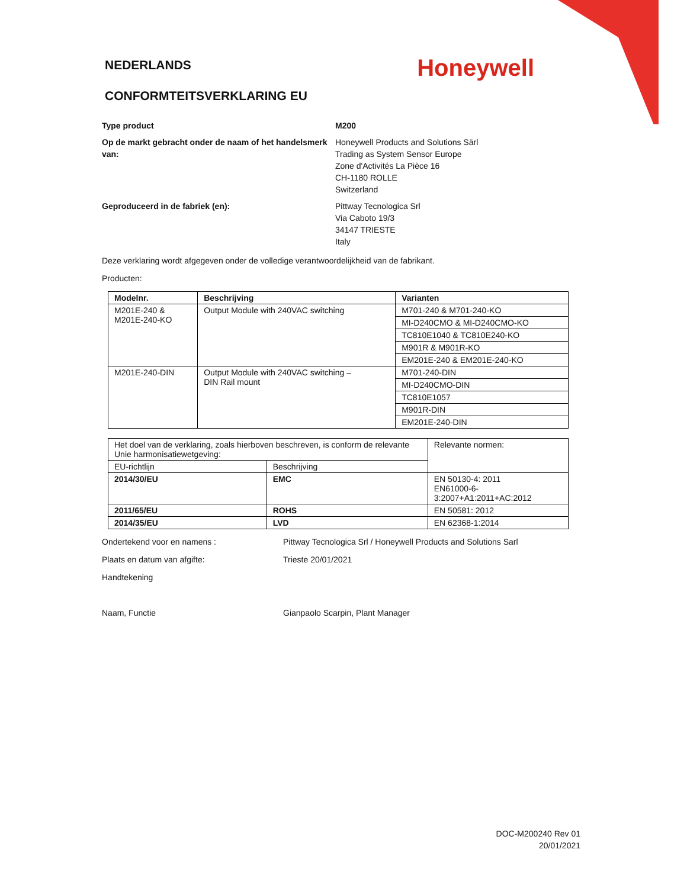Honeywell
NEDERLANDS
CONFORMTEITSVERKLARING EU
Type product M200
Op de markt gebracht onder de naam of het handelsmerk van:
Honeywell Products and Solutions Särl
Trading as System Sensor Europe
Zone d'Activités La Pièce 16
CH-1180 ROLLE
Switzerland
Geproduceerd in de fabriek (en): Pittway Tecnologica Srl
Via Caboto 19/3
34147 TRIESTE
Italy
Deze verklaring wordt afgegeven onder de volledige verantwoordelijkheid van de fabrikant.
Producten:
| Modelnr. | Beschrijving | Varianten |
| --- | --- | --- |
| M201E-240 & M201E-240-KO | Output Module with 240VAC switching | M701-240 & M701-240-KO |
| | | MI-D240CMO & MI-D240CMO-KO |
| | | TC810E1040 & TC810E240-KO |
| | | M901R & M901R-KO |
| | | EM201E-240 & EM201E-240-KO |
| M201E-240-DIN | Output Module with 240VAC switching – DIN Rail mount | M701-240-DIN |
| | | MI-D240CMO-DIN |
| | | TC810E1057 |
| | | M901R-DIN |
| | | EM201E-240-DIN |
| Het doel van de verklaring, zoals hierboven beschreven, is conform de relevante Unie harmonisatiewetgeving: | | Relevante normen: |
| EU-richtlijn | Beschrijving | |
| 2014/30/EU | EMC | EN 50130-4: 2011 EN61000-6-3:2007+A1:2011+AC:2012 |
| 2011/65/EU | ROHS | EN 50581: 2012 |
| 2014/35/EU | LVD | EN 62368-1:2014 |
Ondertekend voor en namens : Pittway Tecnologica Srl / Honeywell Products and Solutions Sarl
Plaats en datum van afgifte: Trieste 20/01/2021
Handtekening
Naam, Functie Gianpaolo Scarpin, Plant Manager
DOC-M200240 Rev 01
20/01/2021